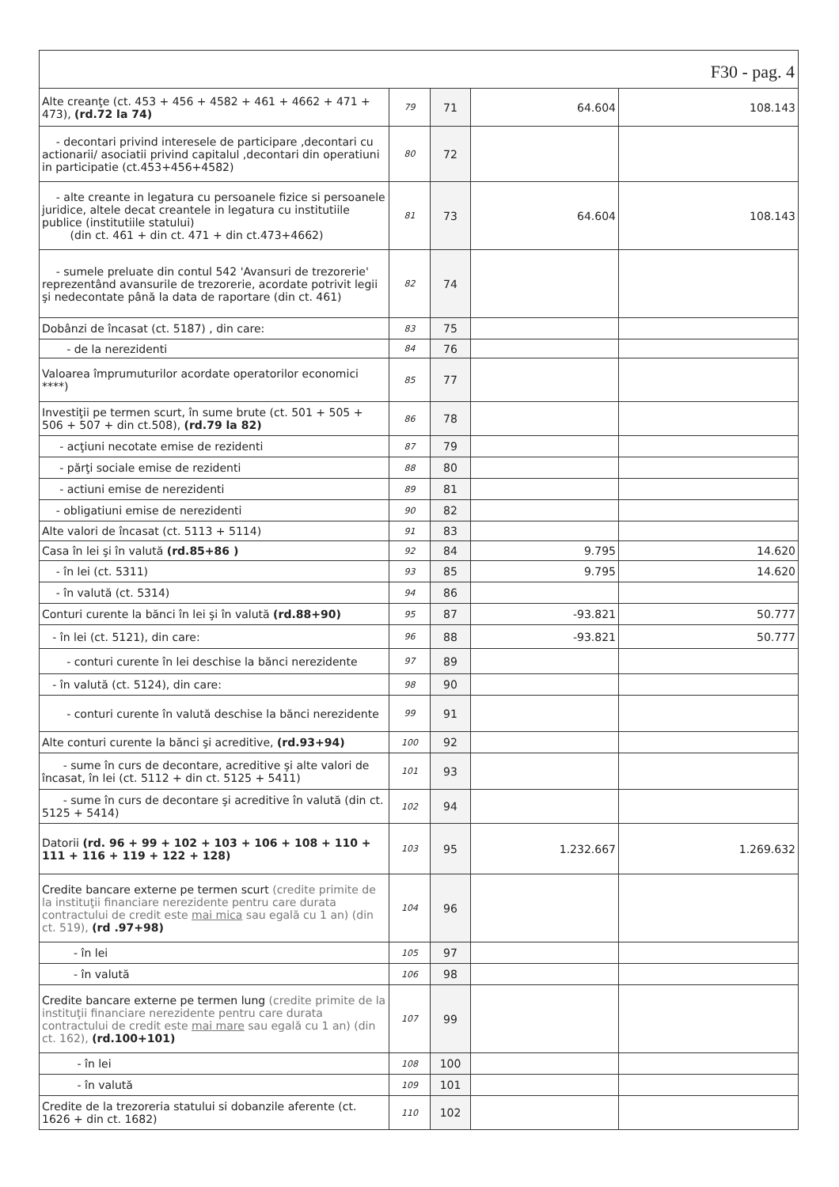F30 - pag. 4
| Alte creanţe (ct. 453 + 456 + 4582 + 461 + 4662 + 471 + 473), (rd.72 la 74) | 79 | 71 | 64.604 | 108.143 |
| - decontari privind interesele de participare ,decontari cu actionarii/ asociatii privind capitalul ,decontari din operatiuni in participatie (ct.453+456+4582) | 80 | 72 | | |
| - alte creante in legatura cu persoanele fizice si persoanele juridice, altele decat creantele in legatura cu institutiile publice (institutiile statului) (din ct. 461 + din ct. 471 + din ct.473+4662) | 81 | 73 | 64.604 | 108.143 |
| - sumele preluate din contul 542 'Avansuri de trezorerie' reprezentând avansurile de trezorerie, acordate potrivit legii şi nedecontate până la data de raportare (din ct. 461) | 82 | 74 | | |
| Dobânzi de încasat (ct. 5187) , din care: | 83 | 75 | | |
| - de la nerezidenti | 84 | 76 | | |
| Valoarea împrumuturilor acordate operatorilor economici ****) | 85 | 77 | | |
| Investiţii pe termen scurt, în sume brute (ct. 501 + 505 + 506 + 507 + din ct.508), (rd.79 la 82) | 86 | 78 | | |
| - acţiuni necotate emise de rezidenti | 87 | 79 | | |
| - părţi sociale emise de rezidenti | 88 | 80 | | |
| - actiuni emise de nerezidenti | 89 | 81 | | |
| - obligatiuni emise de nerezidenti | 90 | 82 | | |
| Alte valori de încasat (ct. 5113 + 5114) | 91 | 83 | | |
| Casa în lei şi în valută (rd.85+86 ) | 92 | 84 | 9.795 | 14.620 |
| - în lei (ct. 5311) | 93 | 85 | 9.795 | 14.620 |
| - în valută (ct. 5314) | 94 | 86 | | |
| Conturi curente la bănci în lei şi în valută (rd.88+90) | 95 | 87 | -93.821 | 50.777 |
| - în lei (ct. 5121), din care: | 96 | 88 | -93.821 | 50.777 |
| - conturi curente în lei deschise la bănci nerezidente | 97 | 89 | | |
| - în valută (ct. 5124), din care: | 98 | 90 | | |
| - conturi curente în valută deschise la bănci nerezidente | 99 | 91 | | |
| Alte conturi curente la bănci şi acreditive, (rd.93+94) | 100 | 92 | | |
| - sume în curs de decontare, acreditive şi alte valori de încasat, în lei (ct. 5112 + din ct. 5125 + 5411) | 101 | 93 | | |
| - sume în curs de decontare şi acreditive în valută (din ct. 5125 + 5414) | 102 | 94 | | |
| Datorii (rd. 96 + 99 + 102 + 103 + 106 + 108 + 110 + 111 + 116 + 119 + 122 + 128) | 103 | 95 | 1.232.667 | 1.269.632 |
| Credite bancare externe pe termen scurt (credite primite de la instituţii financiare nerezidente pentru care durata contractului de credit este mai mica sau egală cu 1 an) (din ct. 519), (rd .97+98) | 104 | 96 | | |
| - în lei | 105 | 97 | | |
| - în valută | 106 | 98 | | |
| Credite bancare externe pe termen lung (credite primite de la instituţii financiare nerezidente pentru care durata contractului de credit este mai mare sau egală cu 1 an) (din ct. 162), (rd.100+101) | 107 | 99 | | |
| - în lei | 108 | 100 | | |
| - în valută | 109 | 101 | | |
| Credite de la trezoreria statului si dobanzile aferente (ct. 1626 + din ct. 1682) | 110 | 102 | | |